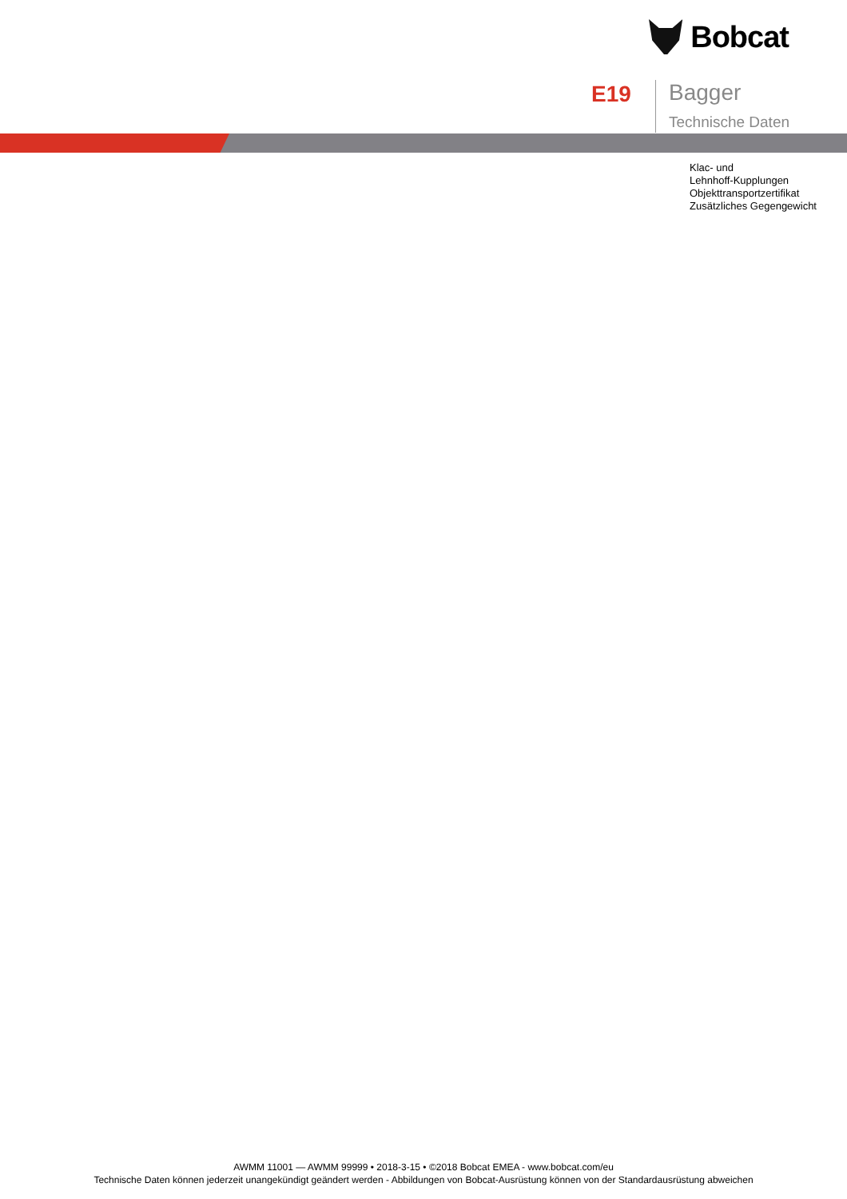Bobcat
E19
Bagger
Technische Daten
Klac- und
Lehnhoff-Kupplungen
Objekttransportzertifikat
Zusätzliches Gegengewicht
AWMM 11001 — AWMM 99999 • 2018-3-15 • ©2018 Bobcat EMEA - www.bobcat.com/eu
Technische Daten können jederzeit unangekündigt geändert werden - Abbildungen von Bobcat-Ausrüstung können von der Standardausrüstung abweichen